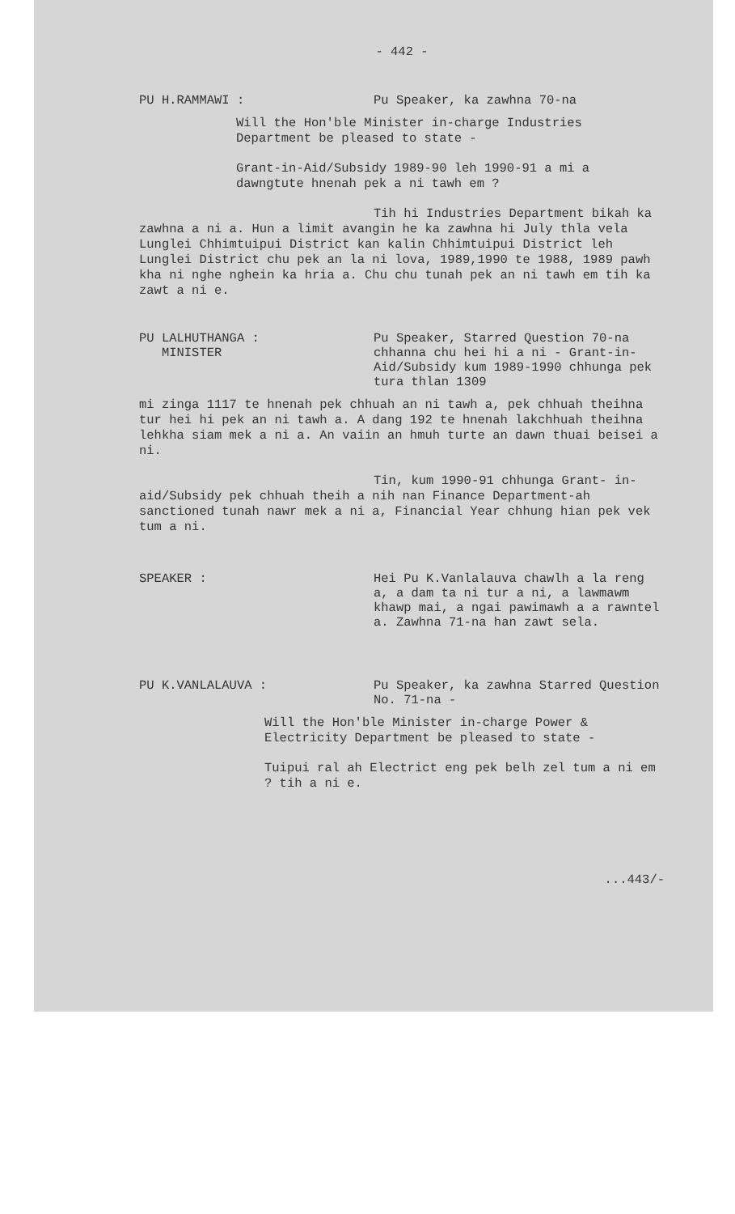- 442 -
PU H.RAMMAWI : Pu Speaker, ka zawhna 70-na
Will the Hon'ble Minister in-charge Industries Department be pleased to state -
Grant-in-Aid/Subsidy 1989-90 leh 1990-91 a mi a dawngtute hnenah pek a ni tawh em ?
Tih hi Industries Department bikah ka zawhna a ni a. Hun a limit avangin he ka zawhna hi July thla vela Lunglei Chhimtuipui District kan kalin Chhimtuipui District leh Lunglei District chu pek an la ni lova, 1989,1990 te 1988, 1989 pawh kha ni nghe nghein ka hria a. Chu chu tunah pek an ni tawh em tih ka zawt a ni e.
PU LALHUTHANGA :
MINISTER
Pu Speaker, Starred Question 70-na chhanna chu hei hi a ni - Grant-in-Aid/Subsidy kum 1989-1990 chhunga pek tura thlan 1309
mi zinga 1117 te hnenah pek chhuah an ni tawh a, pek chhuah theihna tur hei hi pek an ni tawh a. A dang 192 te hnenah lakchhuah theihna lehkha siam mek a ni a. An vaiin an hmuh turte an dawn thuai beisei a ni.
Tin, kum 1990-91 chhunga Grant- in-aid/Subsidy pek chhuah theih a nih nan Finance Department-ah sanctioned tunah nawr mek a ni a, Financial Year chhung hian pek vek tum a ni.
SPEAKER : Hei Pu K.Vanlalauva chawlh a la reng a, a dam ta ni tur a ni, a lawmawm khawp mai, a ngai pawimawh a a rawntel a. Zawhna 71-na han zawt sela.
PU K.VANLALAUVA : Pu Speaker, ka zawhna Starred Question No. 71-na -
Will the Hon'ble Minister in-charge Power & Electricity Department be pleased to state -
Tuipui ral ah Electrict eng pek belh zel tum a ni em ? tih a ni e.
...443/-